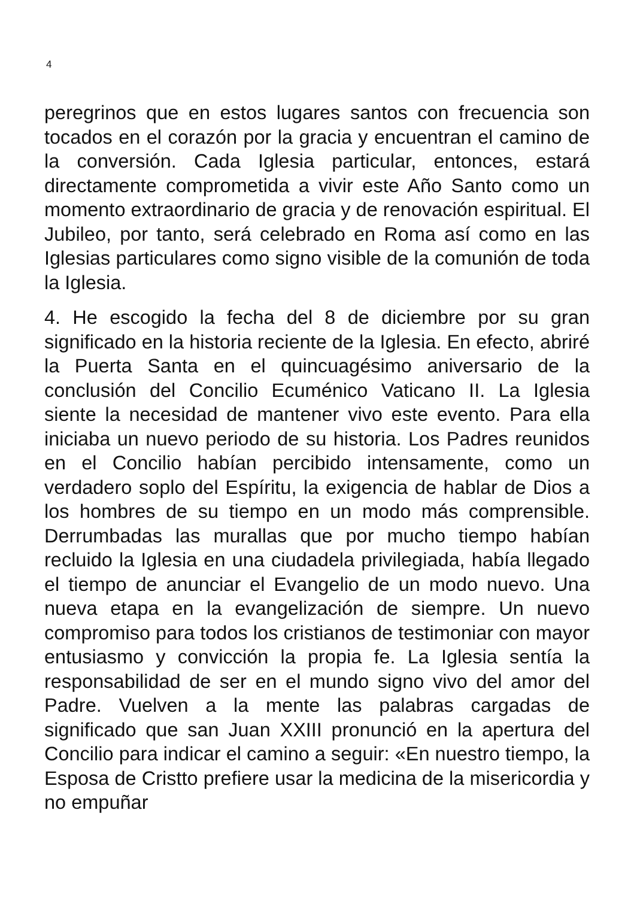4
peregrinos que en estos lugares santos con frecuencia son tocados en el corazón por la gracia y encuentran el camino de la conversión. Cada Iglesia particular, entonces, estará directamente comprometida a vivir este Año Santo como un momento extraordinario de gracia y de renovación espiritual. El Jubileo, por tanto, será celebrado en Roma así como en las Iglesias particulares como signo visible de la comunión de toda la Iglesia.
4. He escogido la fecha del 8 de diciembre por su gran significado en la historia reciente de la Iglesia. En efecto, abriré la Puerta Santa en el quincuagésimo aniversario de la conclusión del Concilio Ecuménico Vaticano II. La Iglesia siente la necesidad de mantener vivo este evento. Para ella iniciaba un nuevo periodo de su historia. Los Padres reunidos en el Concilio habían percibido intensamente, como un verdadero soplo del Espíritu, la exigencia de hablar de Dios a los hombres de su tiempo en un modo más comprensible. Derrumbadas las murallas que por mucho tiempo habían recluido la Iglesia en una ciudadela privilegiada, había llegado el tiempo de anunciar el Evangelio de un modo nuevo. Una nueva etapa en la evangelización de siempre. Un nuevo compromiso para todos los cristianos de testimoniar con mayor entusiasmo y convicción la propia fe. La Iglesia sentía la responsabilidad de ser en el mundo signo vivo del amor del Padre. Vuelven a la mente las palabras cargadas de significado que san Juan XXIII pronunció en la apertura del Concilio para indicar el camino a seguir: «En nuestro tiempo, la Esposa de Cristto prefiere usar la medicina de la misericordia y no empuñar